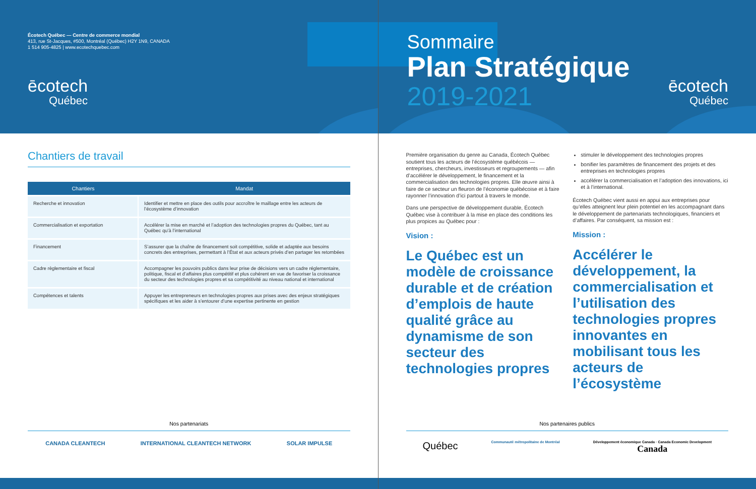Écotech Québec — Centre de commerce mondial
413, rue St-Jacques, #500, Montréal (Québec) H2Y 1N9, CANADA
1 514 905-4825 | www.ecotechquebec.com
ēcotech
Québec
Chantiers de travail
| Chantiers | Mandat |
| --- | --- |
| Recherche et innovation | Identifier et mettre en place des outils pour accroître le maillage entre les acteurs de l’écosystème d’innovation |
| Commercialisation et exportation | Accélérer la mise en marché et l’adoption des technologies propres du Québec, tant au Québec qu’à l’international |
| Financement | S’assurer que la chaîne de financement soit compétitive, solide et adaptée aux besoins concrets des entreprises, permettant à l’État et aux acteurs privés d’en partager les retombées |
| Cadre règlementaire et fiscal | Accompagner les pouvoirs publics dans leur prise de décisions vers un cadre réglementaire, politique, fiscal et d’affaires plus compétitif et plus cohérent en vue de favoriser la croissance du secteur des technologies propres et sa compétitivité au niveau national et international |
| Compétences et talents | Appuyer les entrepreneurs en technologies propres aux prises avec des enjeux stratégiques spécifiques et les aider à s’entourer d’une expertise pertinente en gestion |
Nos partenariats
CANADA CLEANTECH INTERNATIONAL CLEANTECH NETWORK SOLAR IMPULSE
Sommaire
Plan Stratégique
2019-2021
ēcotech
Québec
Première organisation du genre au Canada, Écotech Québec soutient tous les acteurs de l’écosystème québécois — entreprises, chercheurs, investisseurs et regroupements — afin d’accélérer le développement, le financement et la commercialisation des technologies propres. Elle œuvre ainsi à faire de ce secteur un fleuron de l’économie québécoise et à faire rayonner l’innovation d’ici partout à travers le monde.
Dans une perspective de développement durable, Écotech Québec vise à contribuer à la mise en place des conditions les plus propices au Québec pour :
Vision :
Le Québec est un modèle de croissance durable et de création d’emplois de haute qualité grâce au dynamisme de son secteur des technologies propres
stimuler le développement des technologies propres
bonifier les paramètres de financement des projets et des entreprises en technologies propres
accélérer la commercialisation et l’adoption des innovations, ici et à l’international.
Écotech Québec vient aussi en appui aux entreprises pour qu’elles atteignent leur plein potentiel en les accompagnant dans le développement de partenariats technologiques, financiers et d’affaires. Par conséquent, sa mission est :
Mission :
Accélérer le développement, la commercialisation et l’utilisation des technologies propres innovantes en mobilisant tous les acteurs de l’écosystème
Nos partenaires publics
Québec Communauté métropolitaine de Montréal Développement économique Canada · Canada Economic Development
Canada